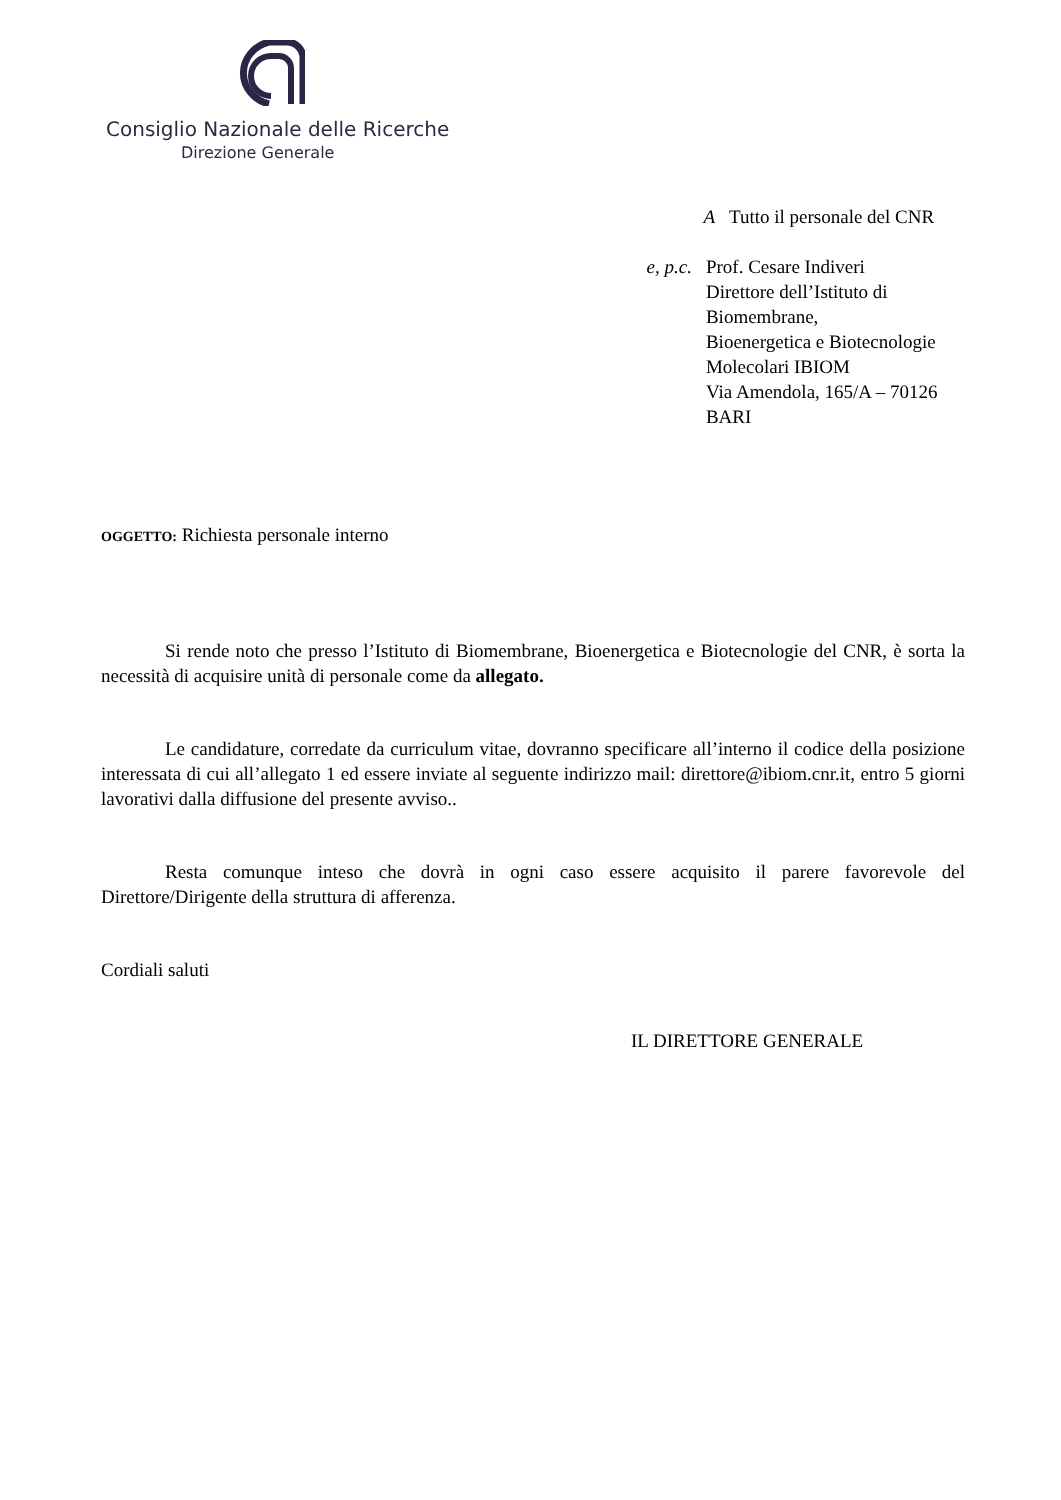Consiglio Nazionale delle Ricerche
Direzione Generale
A Tutto il personale del CNR
e, p.c. Prof. Cesare Indiveri
Direttore dell’Istituto di Biomembrane,
Bioenergetica e Biotecnologie
Molecolari IBIOM
Via Amendola, 165/A – 70126 BARI
OGGETTO: Richiesta personale interno
Si rende noto che presso l’Istituto di Biomembrane, Bioenergetica e Biotecnologie del CNR, è sorta la necessità di acquisire unità di personale come da allegato.
Le candidature, corredate da curriculum vitae, dovranno specificare all’interno il codice della posizione interessata di cui all’allegato 1 ed essere inviate al seguente indirizzo mail: direttore@ibiom.cnr.it, entro 5 giorni lavorativi dalla diffusione del presente avviso..
Resta comunque inteso che dovrà in ogni caso essere acquisito il parere favorevole del Direttore/Dirigente della struttura di afferenza.
Cordiali saluti
IL DIRETTORE GENERALE